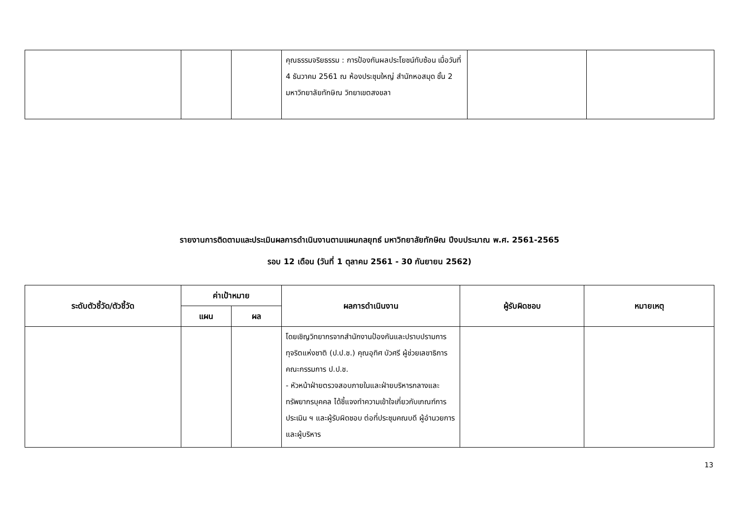| | | | คุณธรรมจริยธรรม : การป้องกันผลประโยชน์ทับซ้อน เมื่อวันที่ 4 ธันวาคม 2561 ณ ห้องประชุมใหญ่ สำนักหอสมุด ชั้น 2 มหาวิทยาลัยทักษิณ วิทยาเขตสงขลา | | |
รายงานการติดตามและประเมินผลการดำเนินงานตามแผนกลยุทธ์ มหาวิทยาลัยทักษิณ ปีงบประมาณ พ.ศ. 2561-2565
รอบ 12 เดือน (วันที่ 1 ตุลาคม 2561 - 30 กันยายน 2562)
| ระดับตัวชี้วัด/ตัวชี้วัด | ค่าเป้าหมาย | | ผลการดำเนินงาน | ผู้รับผิดชอบ | หมายเหตุ |
| --- | --- | --- | --- | --- | --- |
| | แผน | ผล | | | |
| | | | โดยเชิญวิทยากรจากสำนักงานป้องกันและปราบปรามการทุจริตแห่งชาติ (ป.ป.ช.) คุณอุทิศ บัวศรี ผู้ช่วยเลขาธิการคณะกรรมการ ป.ป.ช. - หัวหน้าฝ่ายตรวจสอบภายในและฝ่ายบริหารกลางและทรัพยากรบุคคล ได้ชี้แจงทำความเข้าใจเกี่ยวกับเกณฑ์การประเมิน ฯ และผู้รับผิดชอบ ต่อที่ประชุมคณบดี ผู้อำนวยการ และผู้บริหาร | | |
13